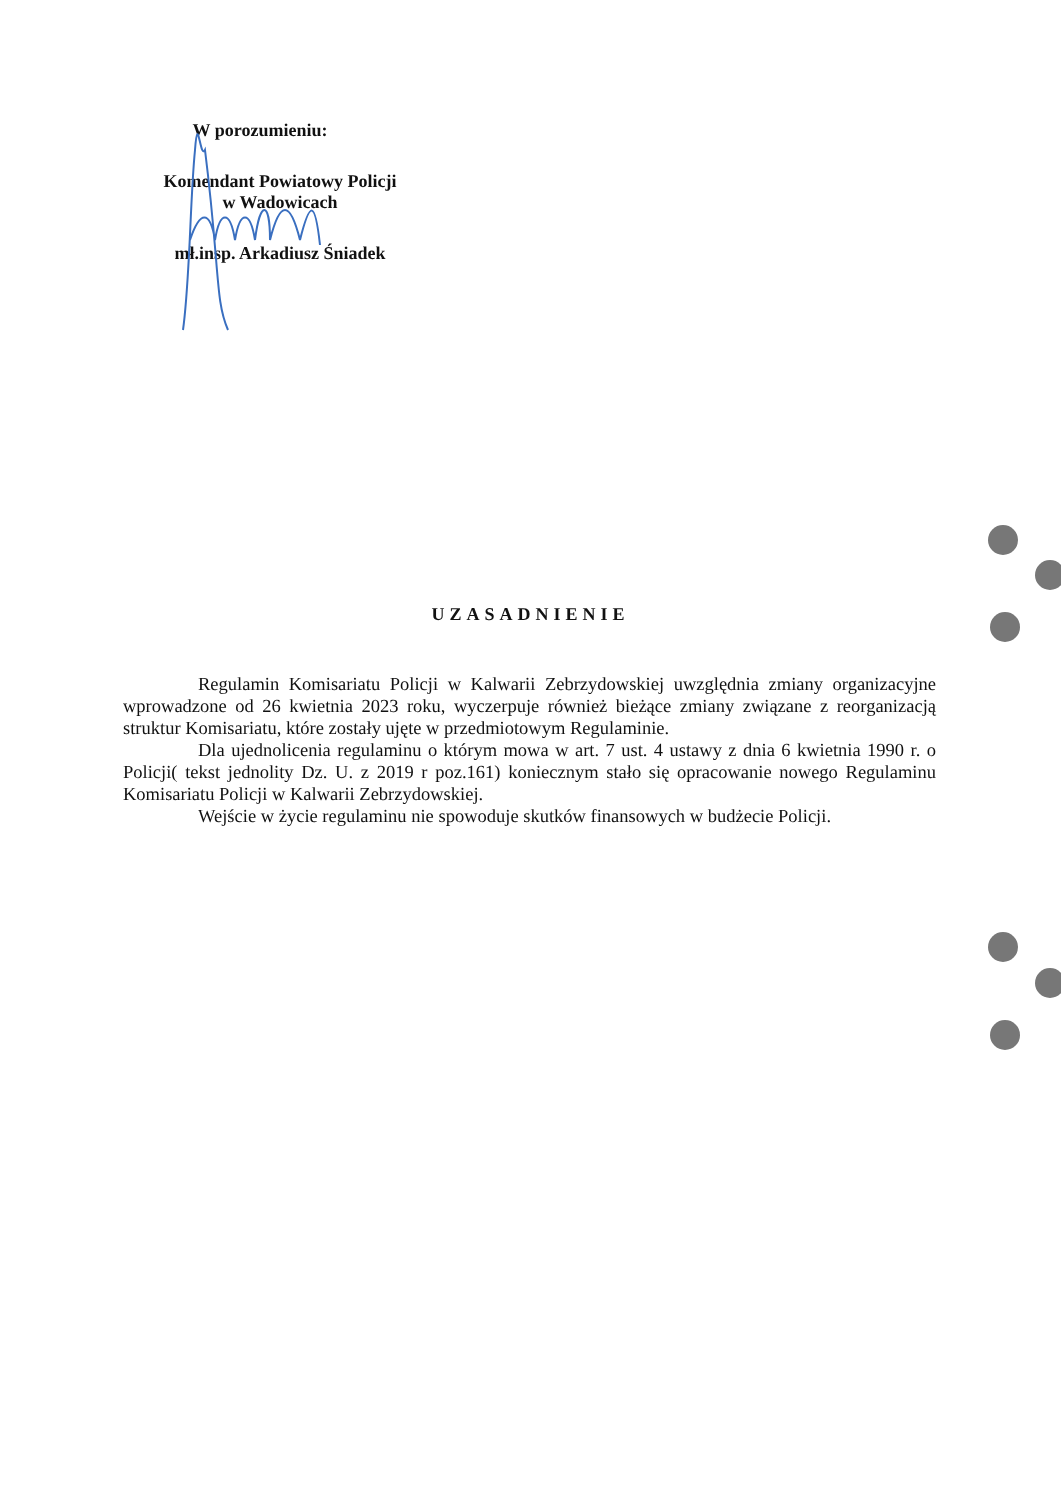W porozumieniu:
Komendant Powiatowy Policji
w Wadowicach
mł.insp. Arkadiusz Śniadek
UZASADNIENIE
Regulamin Komisariatu Policji w Kalwarii Zebrzydowskiej uwzględnia zmiany organizacyjne wprowadzone od 26 kwietnia 2023 roku, wyczerpuje również bieżące zmiany związane z reorganizacją struktur Komisariatu, które zostały ujęte w przedmiotowym Regulaminie.
Dla ujednolicenia regulaminu o którym mowa w art. 7 ust. 4 ustawy z dnia 6 kwietnia 1990 r. o Policji( tekst jednolity Dz. U. z 2019 r poz.161) koniecznym stało się opracowanie nowego Regulaminu Komisariatu Policji w Kalwarii Zebrzydowskiej.
Wejście w życie regulaminu nie spowoduje skutków finansowych w budżecie Policji.